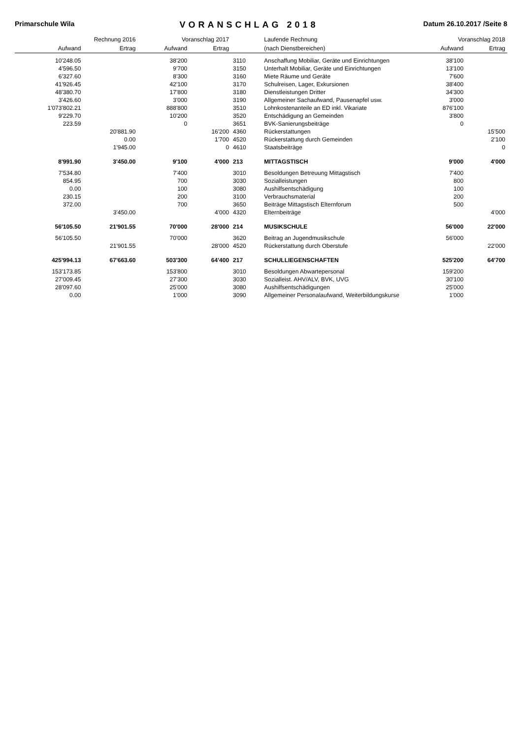Primarschule Wila VORANSCHLAG 2018 Datum 26.10.2017 /Seite 8
| Rechnung 2016 | | Voranschlag 2017 | | | Laufende Rechnung | Voranschlag 2018 | |
| --- | --- | --- | --- | --- | --- | --- | --- |
| Aufwand | Ertrag | Aufwand | Ertrag | | (nach Dienstbereichen) | Aufwand | Ertrag |
| 10'248.05 | | 38'200 | | 3110 | Anschaffung Mobiliar, Geräte und Einrichtungen | 38'100 | |
| 4'596.50 | | 9'700 | | 3150 | Unterhalt Mobiliar, Geräte und Einrichtungen | 13'100 | |
| 6'327.60 | | 8'300 | | 3160 | Miete Räume und Geräte | 7'600 | |
| 41'926.45 | | 42'100 | | 3170 | Schulreisen, Lager, Exkursionen | 38'400 | |
| 48'380.70 | | 17'800 | | 3180 | Dienstleistungen Dritter | 34'300 | |
| 3'426.60 | | 3'000 | | 3190 | Allgemeiner Sachaufwand, Pausenapfel usw. | 3'000 | |
| 1'073'802.21 | | 888'800 | | 3510 | Lohnkostenanteile an ED inkl. Vikariate | 876'100 | |
| 9'229.70 | | 10'200 | | 3520 | Entschädigung an Gemeinden | 3'800 | |
| 223.59 | | 0 | | 3651 | BVK-Sanierungsbeiträge | 0 | |
| | 20'881.90 | | 16'200 | 4360 | Rückerstattungen | | 15'500 |
| | 0.00 | | 1'700 | 4520 | Rückerstattung durch Gemeinden | | 2'100 |
| | 1'945.00 | | 0 | 4610 | Staatsbeiträge | | 0 |
| 8'991.90 | 3'450.00 | 9'100 | 4'000 | 213 | MITTAGSTISCH | 9'000 | 4'000 |
| 7'534.80 | | 7'400 | | 3010 | Besoldungen Betreuung Mittagstisch | 7'400 | |
| 854.95 | | 700 | | 3030 | Sozialleistungen | 800 | |
| 0.00 | | 100 | | 3080 | Aushilfsentschädigung | 100 | |
| 230.15 | | 200 | | 3100 | Verbrauchsmaterial | 200 | |
| 372.00 | | 700 | | 3650 | Beiträge Mittagstisch Elternforum | 500 | |
| | 3'450.00 | | 4'000 | 4320 | Elternbeiträge | | 4'000 |
| 56'105.50 | 21'901.55 | 70'000 | 28'000 | 214 | MUSIKSCHULE | 56'000 | 22'000 |
| 56'105.50 | | 70'000 | | 3620 | Beitrag an Jugendmusikschule | 56'000 | |
| | 21'901.55 | | 28'000 | 4520 | Rückerstattung durch Oberstufe | | 22'000 |
| 425'994.13 | 67'663.60 | 503'300 | 64'400 | 217 | SCHULLIEGENSCHAFTEN | 525'200 | 64'700 |
| 153'173.85 | | 153'800 | | 3010 | Besoldungen Abwartepersonal | 159'200 | |
| 27'009.45 | | 27'300 | | 3030 | Sozialleist. AHV/ALV, BVK, UVG | 30'100 | |
| 28'097.60 | | 25'000 | | 3080 | Aushilfsentschädigungen | 25'000 | |
| 0.00 | | 1'000 | | 3090 | Allgemeiner Personalaufwand, Weiterbildungskurse | 1'000 | |